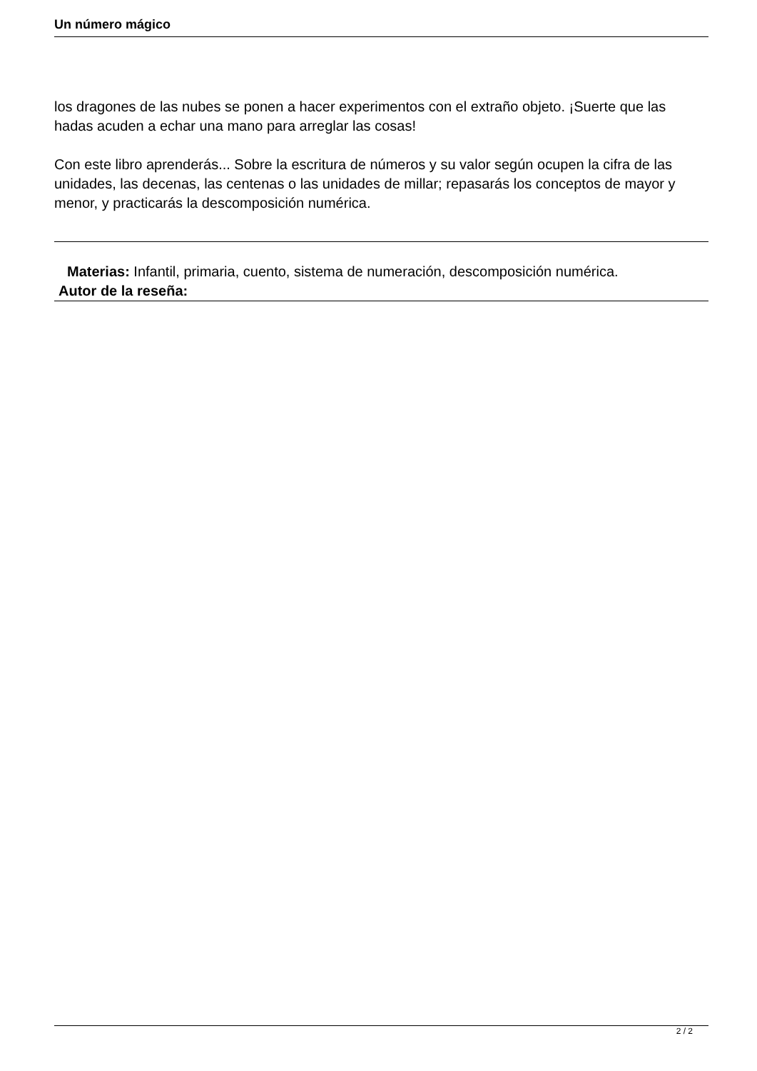Un número mágico
los dragones de las nubes se ponen a hacer experimentos con el extraño objeto. ¡Suerte que las hadas acuden a echar una mano para arreglar las cosas!
Con este libro aprenderás... Sobre la escritura de números y su valor según ocupen la cifra de las unidades, las decenas, las centenas o las unidades de millar; repasarás los conceptos de mayor y menor, y practicarás la descomposición numérica.
Materias: Infantil, primaria, cuento, sistema de numeración, descomposición numérica.
Autor de la reseña:
2 / 2